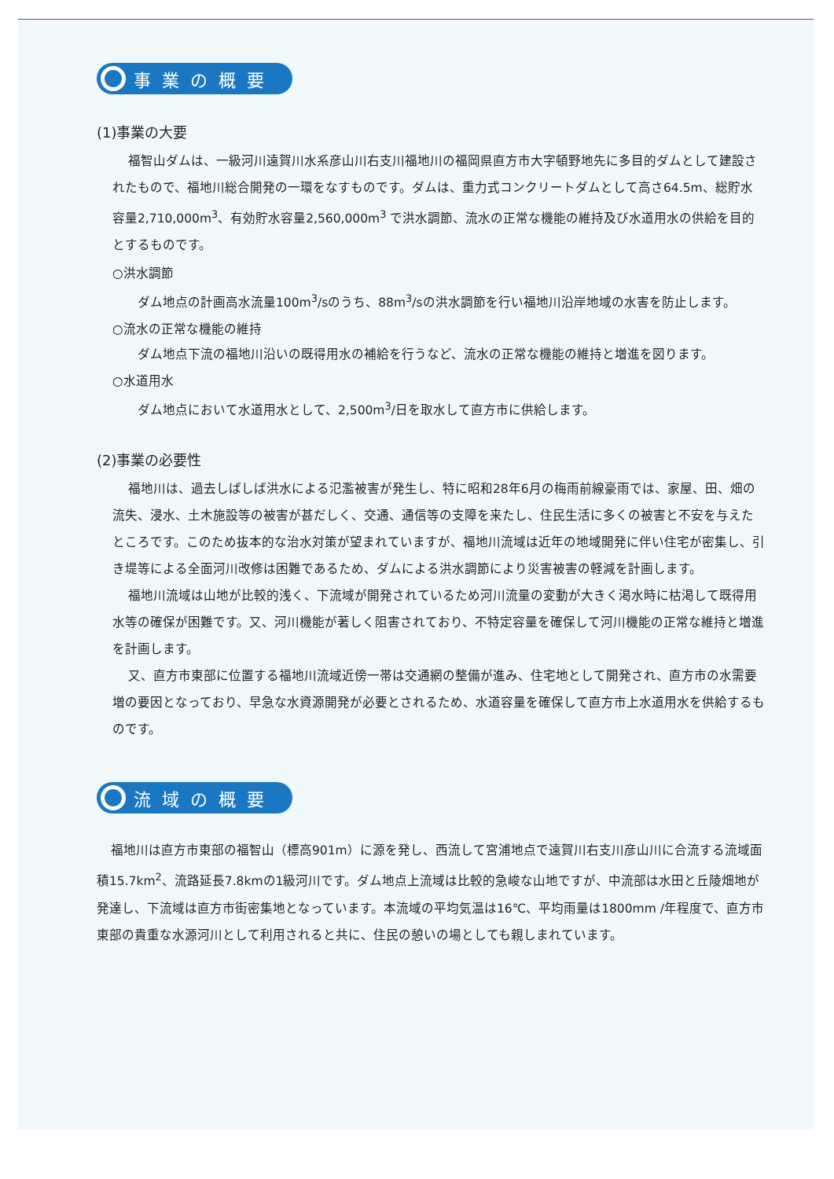事業の概要
(1)事業の大要
福智山ダムは、一級河川遠賀川水系彦山川右支川福地川の福岡県直方市大字頓野地先に多目的ダムとして建設されたもので、福地川総合開発の一環をなすものです。ダムは、重力式コンクリートダムとして高さ64.5m、総貯水容量2,710,000m<sup>3</sup>、有効貯水容量2,560,000m<sup>3</sup> で洪水調節、流水の正常な機能の維持及び水道用水の供給を目的とするものです。
○洪水調節
ダム地点の計画高水流量100m<sup>3</sup>/sのうち、88m<sup>3</sup>/sの洪水調節を行い福地川沿岸地域の水害を防止します。
○流水の正常な機能の維持
ダム地点下流の福地川沿いの既得用水の補給を行うなど、流水の正常な機能の維持と増進を図ります。
○水道用水
ダム地点において水道用水として、2,500m<sup>3</sup>/日を取水して直方市に供給します。
(2)事業の必要性
福地川は、過去しばしば洪水による氾濫被害が発生し、特に昭和28年6月の梅雨前線豪雨では、家屋、田、畑の流失、浸水、土木施設等の被害が甚だしく、交通、通信等の支障を来たし、住民生活に多くの被害と不安を与えたところです。このため抜本的な治水対策が望まれていますが、福地川流域は近年の地域開発に伴い住宅が密集し、引き堤等による全面河川改修は困難であるため、ダムによる洪水調節により災害被害の軽減を計画します。
福地川流域は山地が比較的浅く、下流域が開発されているため河川流量の変動が大きく渇水時に枯渇して既得用水等の確保が困難です。又、河川機能が著しく阻害されており、不特定容量を確保して河川機能の正常な維持と増進を計画します。
又、直方市東部に位置する福地川流域近傍一帯は交通網の整備が進み、住宅地として開発され、直方市の水需要増の要因となっており、早急な水資源開発が必要とされるため、水道容量を確保して直方市上水道用水を供給するものです。
流域の概要
福地川は直方市東部の福智山（標高901m）に源を発し、西流して宮浦地点で遠賀川右支川彦山川に合流する流域面積15.7km<sup>2</sup>、流路延長7.8kmの1級河川です。ダム地点上流域は比較的急峻な山地ですが、中流部は水田と丘陵畑地が発達し、下流域は直方市街密集地となっています。本流域の平均気温は16℃、平均雨量は1800mm /年程度で、直方市東部の貴重な水源河川として利用されると共に、住民の憩いの場としても親しまれています。